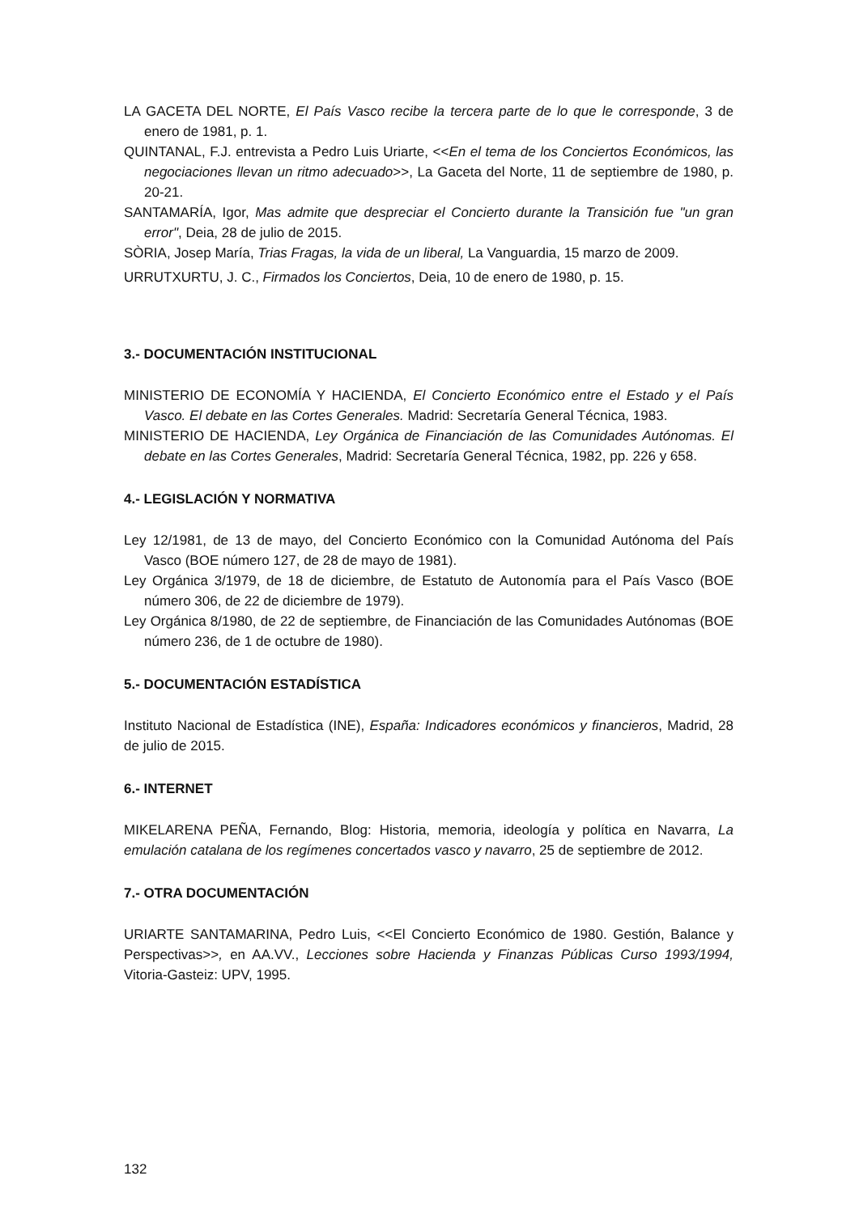LA GACETA DEL NORTE, El País Vasco recibe la tercera parte de lo que le corresponde, 3 de enero de 1981, p. 1.
QUINTANAL, F.J. entrevista a Pedro Luis Uriarte, <<En el tema de los Conciertos Económicos, las negociaciones llevan un ritmo adecuado>>, La Gaceta del Norte, 11 de septiembre de 1980, p. 20-21.
SANTAMARÍA, Igor, Mas admite que despreciar el Concierto durante la Transición fue "un gran error", Deia, 28 de julio de 2015.
SÒRIA, Josep María, Trias Fragas, la vida de un liberal, La Vanguardia, 15 marzo de 2009.
URRUTXURTU, J. C., Firmados los Conciertos, Deia, 10 de enero de 1980, p. 15.
3.- DOCUMENTACIÓN INSTITUCIONAL
MINISTERIO DE ECONOMÍA Y HACIENDA, El Concierto Económico entre el Estado y el País Vasco. El debate en las Cortes Generales. Madrid: Secretaría General Técnica, 1983.
MINISTERIO DE HACIENDA, Ley Orgánica de Financiación de las Comunidades Autónomas. El debate en las Cortes Generales, Madrid: Secretaría General Técnica, 1982, pp. 226 y 658.
4.- LEGISLACIÓN Y NORMATIVA
Ley 12/1981, de 13 de mayo, del Concierto Económico con la Comunidad Autónoma del País Vasco (BOE número 127, de 28 de mayo de 1981).
Ley Orgánica 3/1979, de 18 de diciembre, de Estatuto de Autonomía para el País Vasco (BOE número 306, de 22 de diciembre de 1979).
Ley Orgánica 8/1980, de 22 de septiembre, de Financiación de las Comunidades Autónomas (BOE número 236, de 1 de octubre de 1980).
5.- DOCUMENTACIÓN ESTADÍSTICA
Instituto Nacional de Estadística (INE), España: Indicadores económicos y financieros, Madrid, 28 de julio de 2015.
6.- INTERNET
MIKELARENA PEÑA, Fernando, Blog: Historia, memoria, ideología y política en Navarra, La emulación catalana de los regímenes concertados vasco y navarro, 25 de septiembre de 2012.
7.- OTRA DOCUMENTACIÓN
URIARTE SANTAMARINA, Pedro Luis, <<El Concierto Económico de 1980. Gestión, Balance y Perspectivas>>, en AA.VV., Lecciones sobre Hacienda y Finanzas Públicas Curso 1993/1994, Vitoria-Gasteiz: UPV, 1995.
132